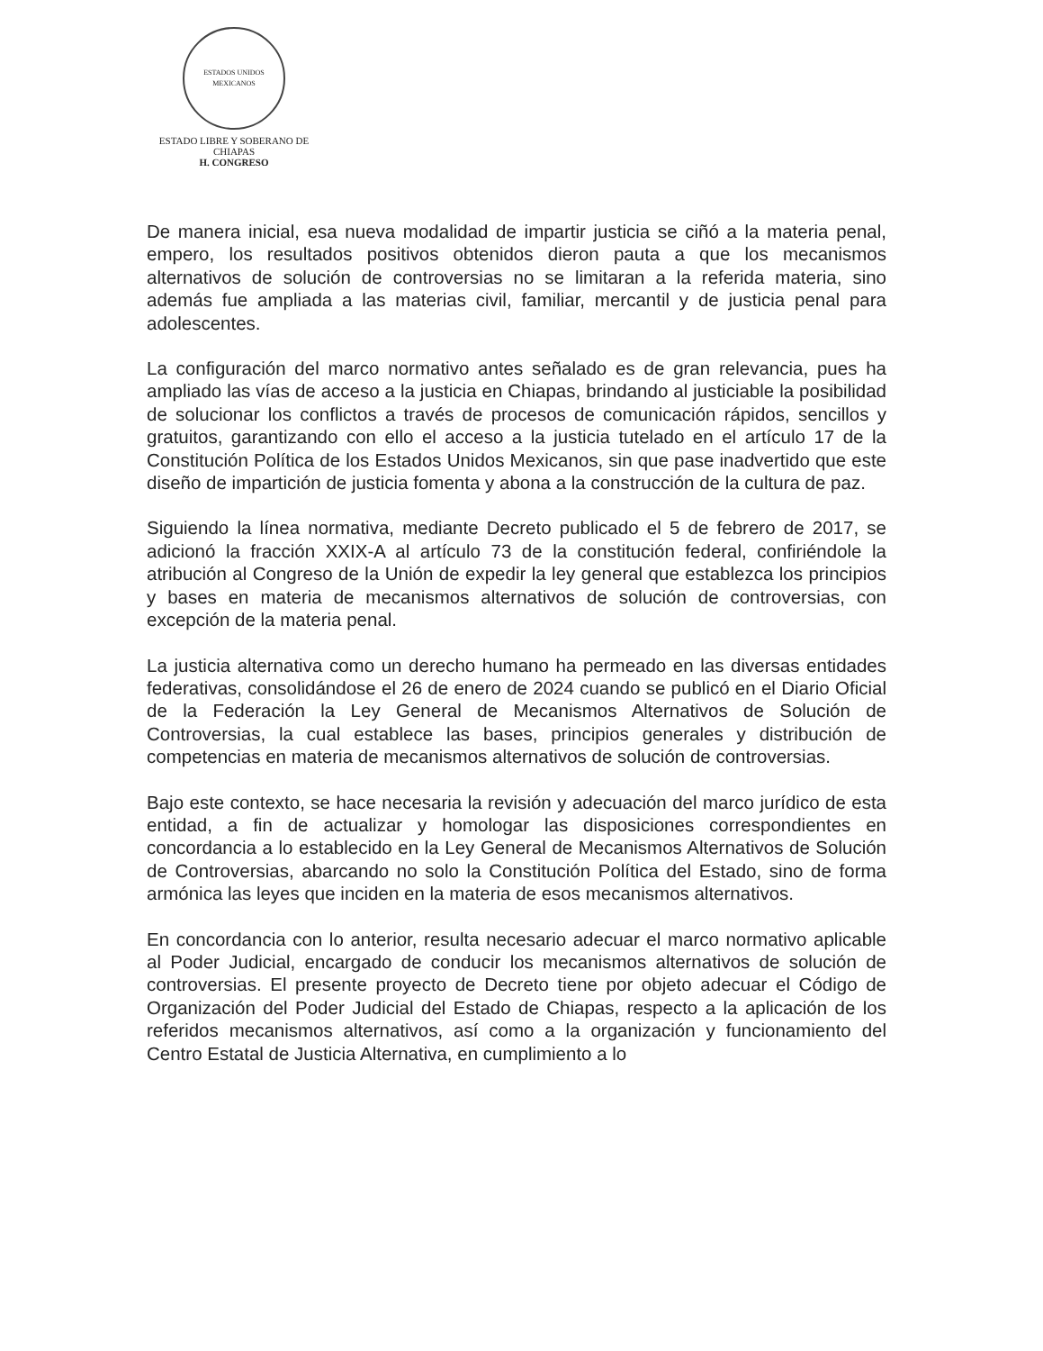ESTADOS UNIDOS MEXICANOS
ESTADO LIBRE Y SOBERANO DE
CHIAPAS
H. CONGRESO
De manera inicial, esa nueva modalidad de impartir justicia se ciñó a la materia penal, empero, los resultados positivos obtenidos dieron pauta a que los mecanismos alternativos de solución de controversias no se limitaran a la referida materia, sino además fue ampliada a las materias civil, familiar, mercantil y de justicia penal para adolescentes.
La configuración del marco normativo antes señalado es de gran relevancia, pues ha ampliado las vías de acceso a la justicia en Chiapas, brindando al justiciable la posibilidad de solucionar los conflictos a través de procesos de comunicación rápidos, sencillos y gratuitos, garantizando con ello el acceso a la justicia tutelado en el artículo 17 de la Constitución Política de los Estados Unidos Mexicanos, sin que pase inadvertido que este diseño de impartición de justicia fomenta y abona a la construcción de la cultura de paz.
Siguiendo la línea normativa, mediante Decreto publicado el 5 de febrero de 2017, se adicionó la fracción XXIX-A al artículo 73 de la constitución federal, confiriéndole la atribución al Congreso de la Unión de expedir la ley general que establezca los principios y bases en materia de mecanismos alternativos de solución de controversias, con excepción de la materia penal.
La justicia alternativa como un derecho humano ha permeado en las diversas entidades federativas, consolidándose el 26 de enero de 2024 cuando se publicó en el Diario Oficial de la Federación la Ley General de Mecanismos Alternativos de Solución de Controversias, la cual establece las bases, principios generales y distribución de competencias en materia de mecanismos alternativos de solución de controversias.
Bajo este contexto, se hace necesaria la revisión y adecuación del marco jurídico de esta entidad, a fin de actualizar y homologar las disposiciones correspondientes en concordancia a lo establecido en la Ley General de Mecanismos Alternativos de Solución de Controversias, abarcando no solo la Constitución Política del Estado, sino de forma armónica las leyes que inciden en la materia de esos mecanismos alternativos.
En concordancia con lo anterior, resulta necesario adecuar el marco normativo aplicable al Poder Judicial, encargado de conducir los mecanismos alternativos de solución de controversias. El presente proyecto de Decreto tiene por objeto adecuar el Código de Organización del Poder Judicial del Estado de Chiapas, respecto a la aplicación de los referidos mecanismos alternativos, así como a la organización y funcionamiento del Centro Estatal de Justicia Alternativa, en cumplimiento a lo